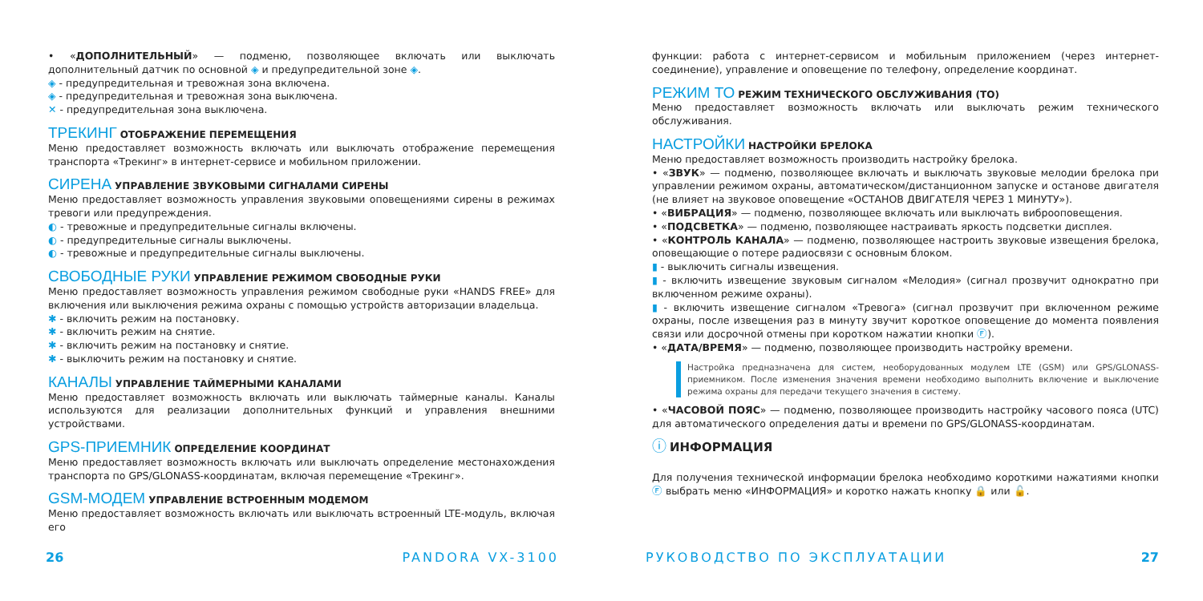• «ДОПОЛНИТЕЛЬНЫЙ» — подменю, позволяющее включать или выключать дополнительный датчик по основной ◈ и предупредительной зоне ◈.
◈ - предупредительная и тревожная зона включена.
◈ - предупредительная и тревожная зона выключена.
✕ - предупредительная зона выключена.
ТРЕКИНГ ОТОБРАЖЕНИЕ ПЕРЕМЕЩЕНИЯ
Меню предоставляет возможность включать или выключать отображение перемещения транспорта «Трекинг» в интернет-сервисе и мобильном приложении.
СИРЕНА УПРАВЛЕНИЕ ЗВУКОВЫМИ СИГНАЛАМИ СИРЕНЫ
Меню предоставляет возможность управления звуковыми оповещениями сирены в режимах тревоги или предупреждения.
◐ - тревожные и предупредительные сигналы включены.
◐ - предупредительные сигналы выключены.
◐ - тревожные и предупредительные сигналы выключены.
СВОБОДНЫЕ РУКИ УПРАВЛЕНИЕ РЕЖИМОМ СВОБОДНЫЕ РУКИ
Меню предоставляет возможность управления режимом свободные руки «HANDS FREE» для включения или выключения режима охраны с помощью устройств авторизации владельца.
✱ - включить режим на постановку.
✱ - включить режим на снятие.
✱ - включить режим на постановку и снятие.
✱ - выключить режим на постановку и снятие.
КАНАЛЫ УПРАВЛЕНИЕ ТАЙМЕРНЫМИ КАНАЛАМИ
Меню предоставляет возможность включать или выключать таймерные каналы. Каналы используются для реализации дополнительных функций и управления внешними устройствами.
GPS-ПРИЕМНИК ОПРЕДЕЛЕНИЕ КООРДИНАТ
Меню предоставляет возможность включать или выключать определение местонахождения транспорта по GPS/GLONASS-координатам, включая перемещение «Трекинг».
GSM-МОДЕМ УПРАВЛЕНИЕ ВСТРОЕННЫМ МОДЕМОМ
Меню предоставляет возможность включать или выключать встроенный LTE-модуль, включая его
функции: работа с интернет-сервисом и мобильным приложением (через интернет-соединение), управление и оповещение по телефону, определение координат.
РЕЖИМ ТО РЕЖИМ ТЕХНИЧЕСКОГО ОБСЛУЖИВАНИЯ (ТО)
Меню предоставляет возможность включать или выключать режим технического обслуживания.
НАСТРОЙКИ НАСТРОЙКИ БРЕЛОКА
Меню предоставляет возможность производить настройку брелока.
• «ЗВУК» — подменю, позволяющее включать и выключать звуковые мелодии брелока при управлении режимом охраны, автоматическом/дистанционном запуске и останове двигателя (не влияет на звуковое оповещение «ОСТАНОВ ДВИГАТЕЛЯ ЧЕРЕЗ 1 МИНУТУ»).
• «ВИБРАЦИЯ» — подменю, позволяющее включать или выключать виброоповещения.
• «ПОДСВЕТКА» — подменю, позволяющее настраивать яркость подсветки дисплея.
• «КОНТРОЛЬ КАНАЛА» — подменю, позволяющее настроить звуковые извещения брелока, оповещающие о потере радиосвязи с основным блоком.
▮ - выключить сигналы извещения.
▮ - включить извещение звуковым сигналом «Мелодия» (сигнал прозвучит однократно при включенном режиме охраны).
▮ - включить извещение сигналом «Тревога» (сигнал прозвучит при включенном режиме охраны, после извещения раз в минуту звучит короткое оповещение до момента появления связи или досрочной отмены при коротком нажатии кнопки Ⓕ).
• «ДАТА/ВРЕМЯ» — подменю, позволяющее производить настройку времени.
Настройка предназначена для систем, необорудованных модулем LTE (GSM) или GPS/GLONASS-приемником. После изменения значения времени необходимо выполнить включение и выключение режима охраны для передачи текущего значения в систему.
• «ЧАСОВОЙ ПОЯС» — подменю, позволяющее производить настройку часового пояса (UTC) для автоматического определения даты и времени по GPS/GLONASS-координатам.
ⓘ ИНФОРМАЦИЯ
Для получения технической информации брелока необходимо короткими нажатиями кнопки Ⓕ выбрать меню «ИНФОРМАЦИЯ» и коротко нажать кнопку 🔒 или 🔓.
26 PANDORA VX-3100 РУКОВОДСТВО ПО ЭКСПЛУАТАЦИИ 27